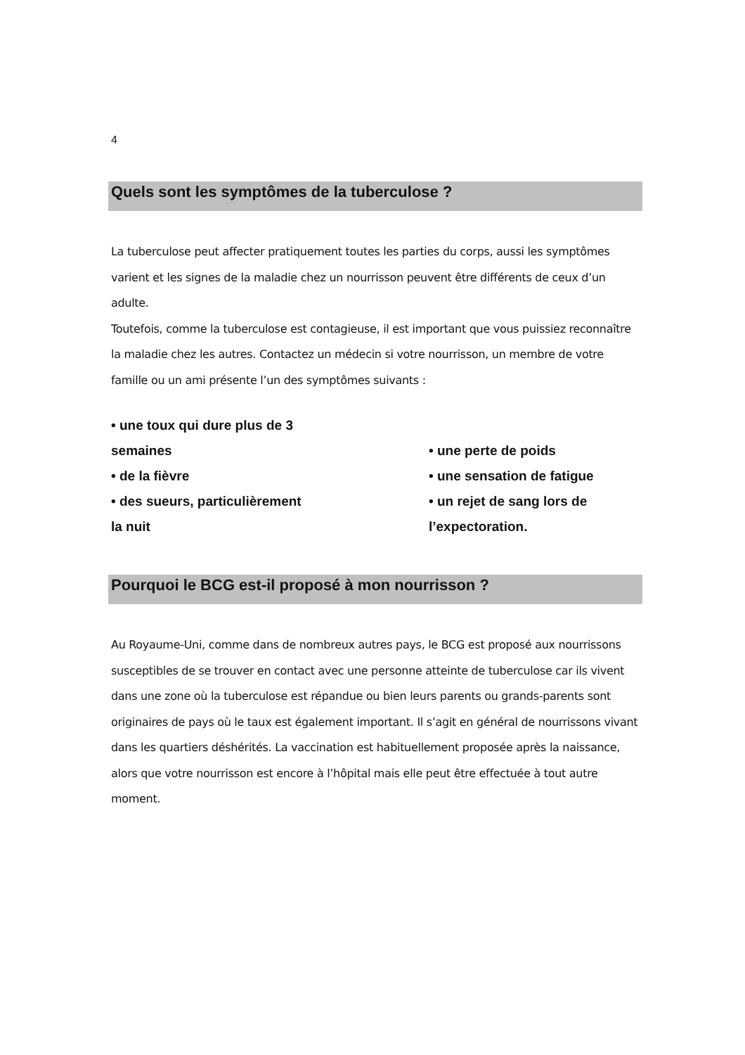4
Quels sont les symptômes de la tuberculose ?
La tuberculose peut affecter pratiquement toutes les parties du corps, aussi les symptômes varient et les signes de la maladie chez un nourrisson peuvent être différents de ceux d’un adulte.
Toutefois, comme la tuberculose est contagieuse, il est important que vous puissiez reconnaître la maladie chez les autres. Contactez un médecin si votre nourrisson, un membre de votre famille ou un ami présente l’un des symptômes suivants :
• une toux qui dure plus de 3
semaines
• de la fièvre
• des sueurs, particulièrement
la nuit
• une perte de poids
• une sensation de fatigue
• un rejet de sang lors de
l’expectoration.
Pourquoi le BCG est-il proposé à mon nourrisson ?
Au Royaume-Uni, comme dans de nombreux autres pays, le BCG est proposé aux nourrissons susceptibles de se trouver en contact avec une personne atteinte de tuberculose car ils vivent dans une zone où la tuberculose est répandue ou bien leurs parents ou grands-parents sont originaires de pays où le taux est également important. Il s’agit en général de nourrissons vivant dans les quartiers déshérités. La vaccination est habituellement proposée après la naissance, alors que votre nourrisson est encore à l’hôpital mais elle peut être effectuée à tout autre moment.